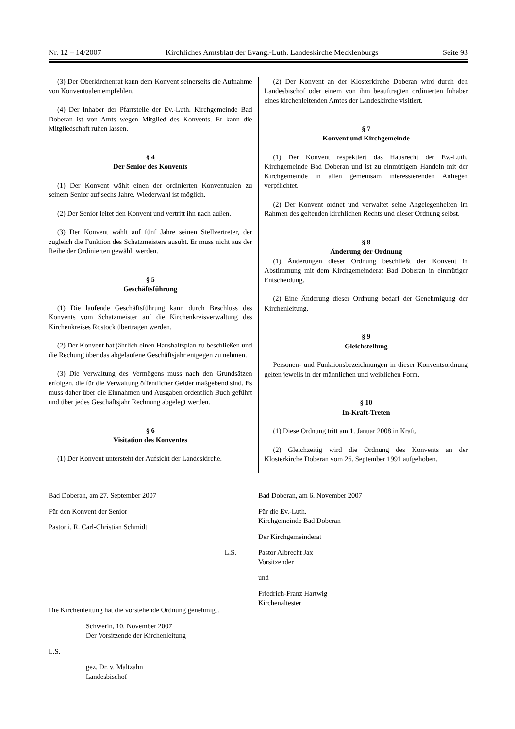Nr. 12 – 14/2007 Kirchliches Amtsblatt der Evang.-Luth. Landeskirche Mecklenburgs Seite 93
(3) Der Oberkirchenrat kann dem Konvent seinerseits die Aufnahme von Konventualen empfehlen.
(4) Der Inhaber der Pfarrstelle der Ev.-Luth. Kirchgemeinde Bad Doberan ist von Amts wegen Mitglied des Konvents. Er kann die Mitgliedschaft ruhen lassen.
§ 4
Der Senior des Konvents
(1) Der Konvent wählt einen der ordinierten Konventualen zu seinem Senior auf sechs Jahre. Wiederwahl ist möglich.
(2) Der Senior leitet den Konvent und vertritt ihn nach außen.
(3) Der Konvent wählt auf fünf Jahre seinen Stellvertreter, der zugleich die Funktion des Schatzmeisters ausübt. Er muss nicht aus der Reihe der Ordinierten gewählt werden.
§ 5
Geschäftsführung
(1) Die laufende Geschäftsführung kann durch Beschluss des Konvents vom Schatzmeister auf die Kirchenkreisverwaltung des Kirchenkreises Rostock übertragen werden.
(2) Der Konvent hat jährlich einen Haushaltsplan zu beschließen und die Rechung über das abgelaufene Geschäftsjahr entgegen zu nehmen.
(3) Die Verwaltung des Vermögens muss nach den Grundsätzen erfolgen, die für die Verwaltung öffentlicher Gelder maßgebend sind. Es muss daher über die Einnahmen und Ausgaben ordentlich Buch geführt und über jedes Geschäftsjahr Rechnung abgelegt werden.
§ 6
Visitation des Konventes
(1) Der Konvent untersteht der Aufsicht der Landeskirche.
(2) Der Konvent an der Klosterkirche Doberan wird durch den Landesbischof oder einem von ihm beauftragten ordinierten Inhaber eines kirchenleitenden Amtes der Landeskirche visitiert.
§ 7
Konvent und Kirchgemeinde
(1) Der Konvent respektiert das Hausrecht der Ev.-Luth. Kirchgemeinde Bad Doberan und ist zu einmütigem Handeln mit der Kirchgemeinde in allen gemeinsam interessierenden Anliegen verpflichtet.
(2) Der Konvent ordnet und verwaltet seine Angelegenheiten im Rahmen des geltenden kirchlichen Rechts und dieser Ordnung selbst.
§ 8
Änderung der Ordnung
(1) Änderungen dieser Ordnung beschließt der Konvent in Abstimmung mit dem Kirchgemeinderat Bad Doberan in einmütiger Entscheidung.
(2) Eine Änderung dieser Ordnung bedarf der Genehmigung der Kirchenleitung.
§ 9
Gleichstellung
Personen- und Funktionsbezeichnungen in dieser Konventsordnung gelten jeweils in der männlichen und weiblichen Form.
§ 10
In-Kraft-Treten
(1) Diese Ordnung tritt am 1. Januar 2008 in Kraft.
(2) Gleichzeitig wird die Ordnung des Konvents an der Klosterkirche Doberan vom 26. September 1991 aufgehoben.
Bad Doberan, am 27. September 2007
Für den Konvent der Senior
Pastor i. R. Carl-Christian Schmidt
L.S.
Die Kirchenleitung hat die vorstehende Ordnung genehmigt.
Schwerin, 10. November 2007
Der Vorsitzende der Kirchenleitung
L.S.
gez. Dr. v. Maltzahn
Landesbischof
Bad Doberan, am 6. November 2007
Für die Ev.-Luth.
Kirchgemeinde Bad Doberan
Der Kirchgemeinderat
Pastor Albrecht Jax
Vorsitzender
und
Friedrich-Franz Hartwig
Kirchenältester